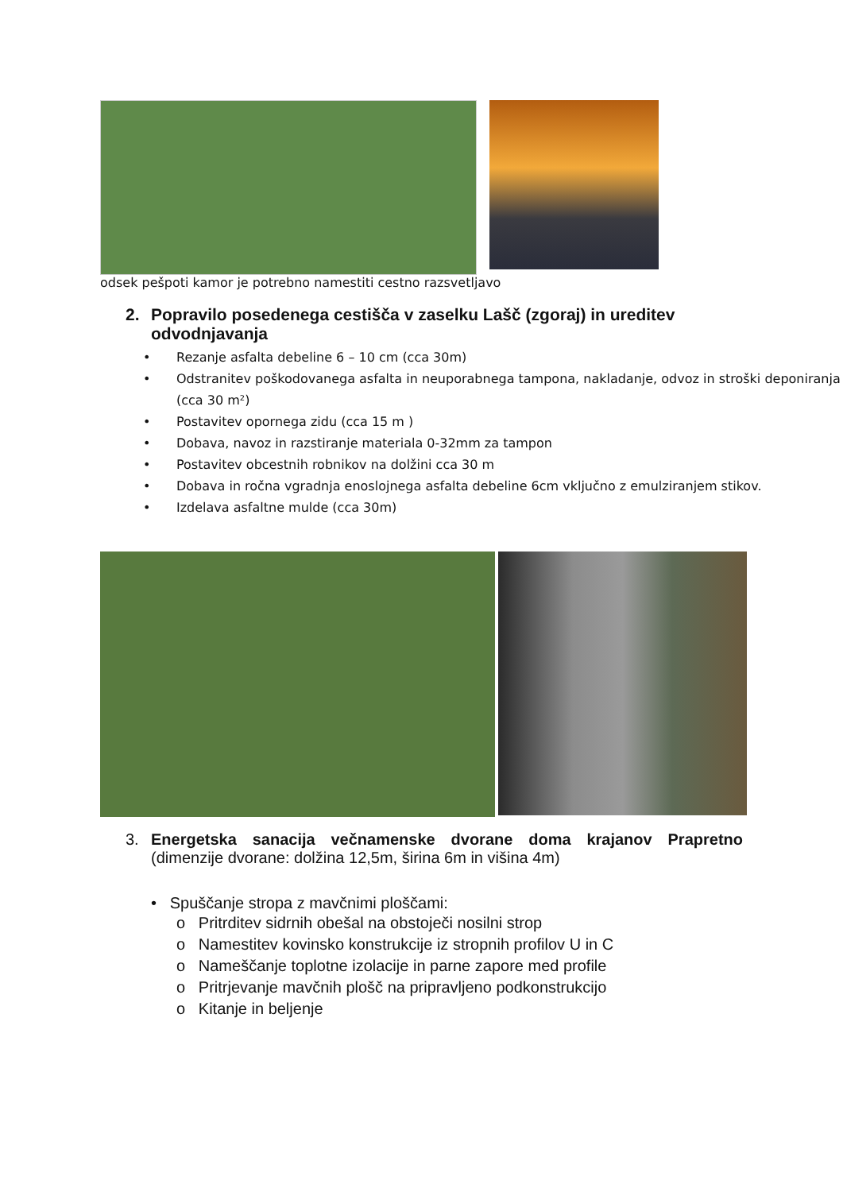odsek pešpoti kamor je potrebno namestiti cestno razsvetljavo
2. Popravilo posedenega cestišča v zaselku Lašč (zgoraj) in ureditev odvodnjavanja
• Rezanje asfalta debeline 6 – 10 cm (cca 30m)
• Odstranitev poškodovanega asfalta in neuporabnega tampona, nakladanje, odvoz in stroški deponiranja (cca 30 m²)
• Postavitev opornega zidu (cca 15 m )
• Dobava, navoz in razstiranje materiala 0-32mm za tampon
• Postavitev obcestnih robnikov na dolžini cca 30 m
• Dobava in ročna vgradnja enoslojnega asfalta debeline 6cm vključno z emulziranjem stikov.
• Izdelava asfaltne mulde (cca 30m)
3. Energetska sanacija večnamenske dvorane doma krajanov Prapretno (dimenzije dvorane: dolžina 12,5m, širina 6m in višina 4m)
• Spuščanje stropa z mavčnimi ploščami:
o Pritrditev sidrnih obešal na obstoječi nosilni strop
o Namestitev kovinsko konstrukcije iz stropnih profilov U in C
o Nameščanje toplotne izolacije in parne zapore med profile
o Pritrjevanje mavčnih plošč na pripravljeno podkonstrukcijo
o Kitanje in beljenje